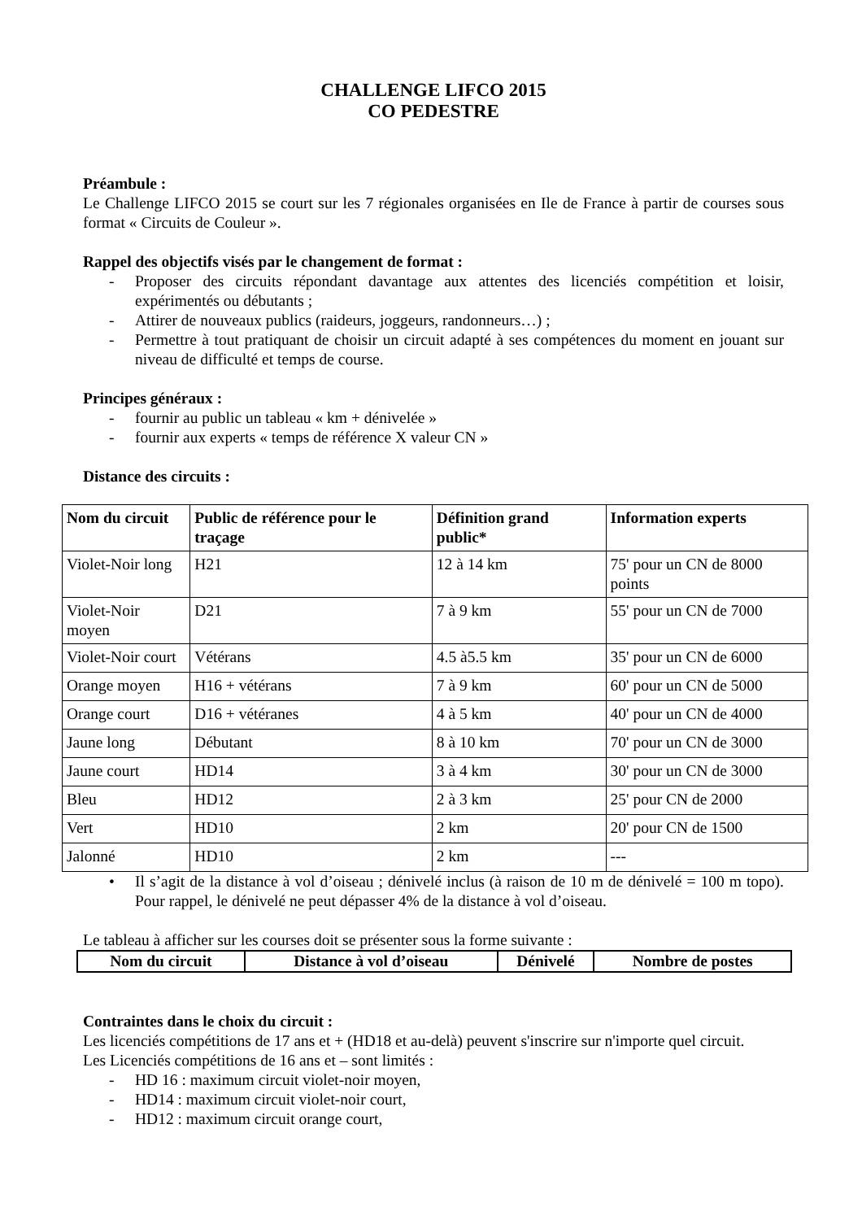CHALLENGE LIFCO 2015
CO PEDESTRE
Préambule :
Le Challenge LIFCO 2015 se court sur les 7 régionales organisées en Ile de France à partir de courses sous format « Circuits de Couleur ».
Rappel des objectifs visés par le changement de format :
- Proposer des circuits répondant davantage aux attentes des licenciés compétition et loisir, expérimentés ou débutants ;
- Attirer de nouveaux publics (raideurs, joggeurs, randonneurs…) ;
- Permettre à tout pratiquant de choisir un circuit adapté à ses compétences du moment en jouant sur niveau de difficulté et temps de course.
Principes généraux :
- fournir au public un tableau « km + dénivelée »
- fournir aux experts « temps de référence X valeur CN »
Distance des circuits :
| Nom du circuit | Public de référence pour le traçage | Définition grand public* | Information experts |
| --- | --- | --- | --- |
| Violet-Noir long | H21 | 12 à 14 km | 75' pour un CN de 8000 points |
| Violet-Noir moyen | D21 | 7 à 9 km | 55' pour un CN de 7000 |
| Violet-Noir court | Vétérans | 4.5 à5.5 km | 35' pour un CN de 6000 |
| Orange moyen | H16 + vétérans | 7 à 9 km | 60' pour un CN de 5000 |
| Orange court | D16 + vétéranes | 4 à 5 km | 40' pour un CN de 4000 |
| Jaune long | Débutant | 8 à 10 km | 70' pour un CN de 3000 |
| Jaune court | HD14 | 3 à 4 km | 30' pour un CN de 3000 |
| Bleu | HD12 | 2 à 3 km | 25' pour CN de 2000 |
| Vert | HD10 | 2 km | 20' pour CN de 1500 |
| Jalonné | HD10 | 2 km | --- |
• Il s’agit de la distance à vol d’oiseau ; dénivelé inclus (à raison de 10 m de dénivelé = 100 m topo). Pour rappel, le dénivelé ne peut dépasser 4% de la distance à vol d’oiseau.
Le tableau à afficher sur les courses doit se présenter sous la forme suivante :
| Nom du circuit | Distance à vol d’oiseau | Dénivelé | Nombre de postes |
| --- | --- | --- | --- |
Contraintes dans le choix du circuit :
Les licenciés compétitions de 17 ans et + (HD18 et au-delà) peuvent s'inscrire sur n'importe quel circuit.
Les Licenciés compétitions de 16 ans et – sont limités :
- HD 16 : maximum circuit violet-noir moyen,
- HD14 : maximum circuit violet-noir court,
- HD12 : maximum circuit orange court,